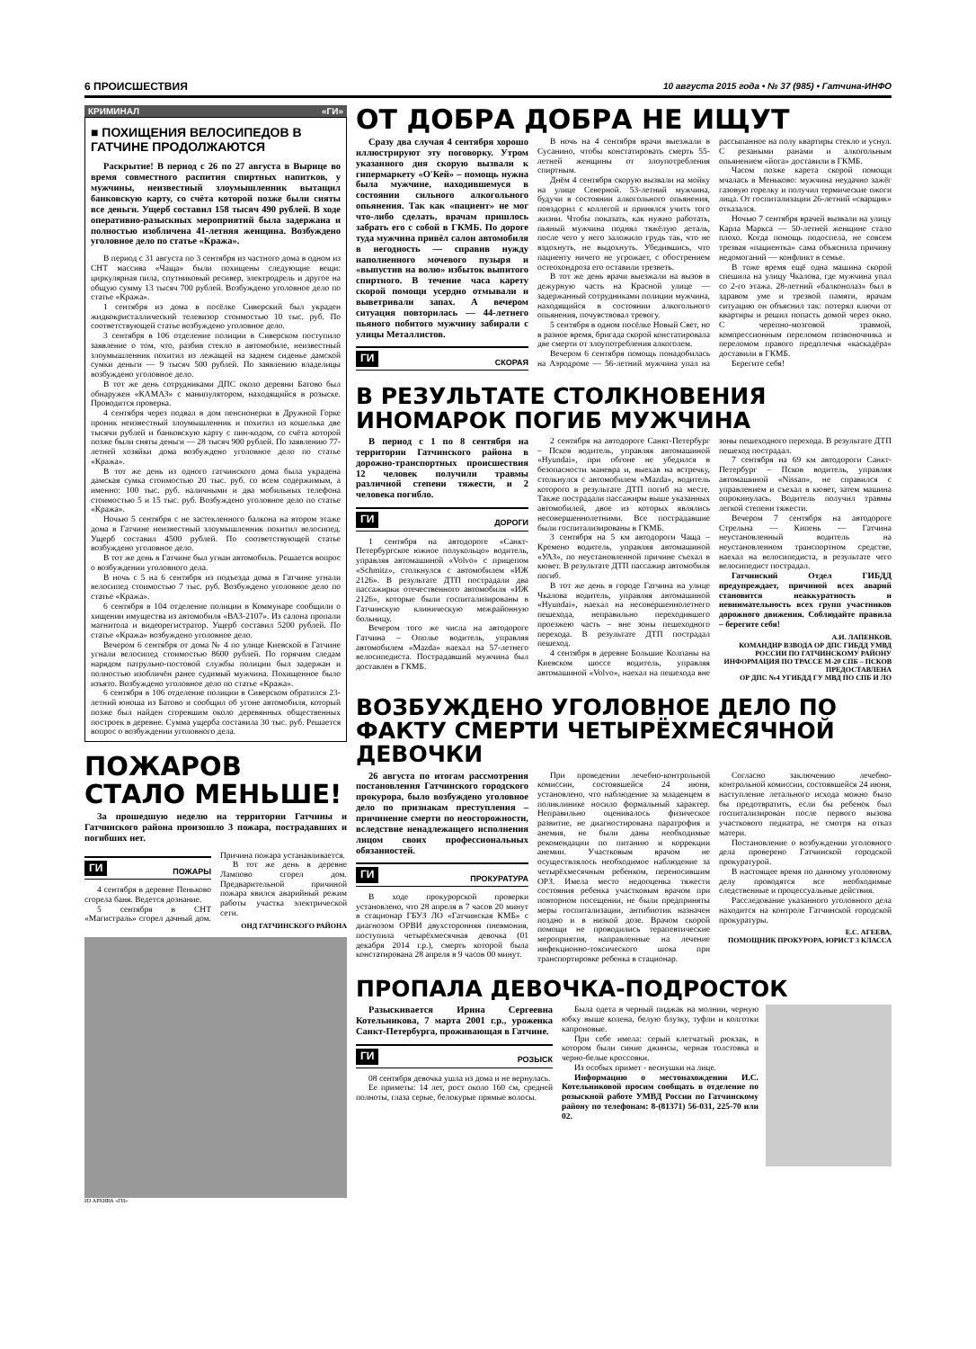6 ПРОИСШЕСТВИЯ 10 августа 2015 года • № 37 (985) • Гатчина-ИНФО
КРИМИНАЛ «ГИ»
■ ПОХИЩЕНИЯ ВЕЛОСИПЕДОВ В ГАТЧИНЕ ПРОДОЛЖАЮТСЯ
Раскрытие! В период с 26 по 27 августа в Вырице во время совместного распития спиртных напитков, у мужчины, неизвестный злоумышленник вытащил банковскую карту, со счёта которой позже были сняты все деньги. Ущерб составил 158 тысяч 490 рублей. В ходе оперативно-разыскных мероприятий была задержана и полностью изобличена 41-летняя женщина. Возбуждено уголовное дело по статье «Кража».
В период с 31 августа по 3 сентября из частного дома в одном из СНТ массива «Чаща» были похищены следующие вещи: циркулярная пила, спутниковый ресивер, электродрель и другое на общую сумму 13 тысяч 700 рублей. Возбуждено уголовное дело по статье «Кража».
1 сентября из дома в посёлке Сиверский был украден жидкокристаллический телевизор стоимостью 10 тыс. руб. По соответствующей статье возбуждено уголовное дело.
3 сентября в 106 отделение полиции в Сиверском поступило заявление о том, что, разбив стекло в автомобиле, неизвестный злоумышленник похитил из лежащей на заднем сиденье дамской сумки деньги — 9 тысяч 500 рублей. По заявлению владелицы возбуждено уголовное дело.
В тот же день сотрудниками ДПС около деревни Батово был обнаружен «КАМАЗ» с манипулятором, находящийся в розыске. Проводится проверка.
4 сентября через подвал в дом пенсионерки в Дружной Горке проник неизвестный злоумышленник и похитил из кошелька две тысячи рублей и банковскую карту с пин-кодом, со счёта которой позже были сняты деньги — 28 тысяч 900 рублей. По заявлению 77-летней хозяйки дома возбуждено уголовное дело по статье «Кража».
В тот же день из одного гатчинского дома была украдена дамская сумка стоимостью 20 тыс. руб. со всем содержимым, а именно: 100 тыс. руб. наличными и два мобильных телефона стоимостью 5 и 15 тыс. руб. Возбуждено уголовное дело по статье «Кража».
Ночью 5 сентября с не застекленного балкона на втором этаже дома в Гатчине неизвестный злоумышленник похитил велосипед. Ущерб составил 4500 рублей. По соответствующей статье возбуждено уголовное дело.
В тот же день в Гатчине был угнан автомобиль. Решается вопрос о возбуждении уголовного дела.
В ночь с 5 на 6 сентября из подъезда дома в Гатчине угнали велосипед стоимостью 7 тыс. руб. Возбуждено уголовное дело по статье «Кража».
6 сентября в 104 отделение полиции в Коммунаре сообщили о хищении имущества из автомобиля «ВАЗ-2107». Из салона пропали магнитола и видеорегистратор. Ущерб составил 5200 рублей. По статье «Кража» возбуждено уголовное дело.
Вечером 6 сентября от дома № 4 по улице Киевской в Гатчине угнали велосипед стоимостью 8600 рублей. По горячим следам нарядом патрульно-постовой службы полиции был задержан и полностью изобличён ранее судимый мужчина. Похищенное было изъято. Возбуждено уголовное дело по статье «Кража».
6 сентября в 106 отделение полиции в Сиверском обратился 23-летний юноша из Батово и сообщил об угоне автомобиля, который позже был найден сгоревшим около деревянных общественных построек в деревне. Сумма ущерба составила 30 тыс. руб. Решается вопрос о возбуждении уголовного дела.
ПОЖАРОВ СТАЛО МЕНЬШЕ!
За прошедшую неделю на территории Гатчины и Гатчинского района произошло 3 пожара, пострадавших и погибших нет.
ГИ ПОЖАРЫ
4 сентября в деревне Пеньково сгорела баня. Ведется дознание.
5 сентября в СНТ «Магистраль» сгорел дачный дом. Причина пожара устанавливается.
В тот же день в деревне Лампово сгорел дом. Предварительной причиной пожара явился аварийный режим работы участка электрической сети.
ОНД ГАТЧИНСКОГО РАЙОНА
ИЗ АРХИВА «ГИ»
ОТ ДОБРА ДОБРА НЕ ИЩУТ
Сразу два случая 4 сентября хорошо иллюстрируют эту поговорку. Утром указанного дня скорую вызвали к гипермаркету «О'Кей» – помощь нужна была мужчине, находившемуся в состоянии сильного алкогольного опьянения. Так как «пациент» не мог что-либо сделать, врачам пришлось забрать его с собой в ГКМБ. По дороге туда мужчина привёл салон автомобиля в негодность — справив нужду наполненного мочевого пузыря и «выпустив на волю» избыток выпитого спиртного. В течение часа карету скорой помощи усердно отмывали и выветривали запах. А вечером ситуация повторилась — 44-летнего пьяного побитого мужчину забирали с улицы Металлистов.
ГИ СКОРАЯ
В ночь на 4 сентября врачи выезжали в Сусанино, чтобы констатировать смерть 55-летней женщины от злоупотребления спиртным.
Днём 4 сентября скорую вызвали на мойку на улице Северной. 53-летний мужчина, будучи в состоянии алкогольного опьянения, повздорил с коллегой и принялся учить того жизни. Чтобы показать, как нужно работать, пьяный мужчина поднял тяжёлую деталь, после чего у него заложило грудь так, что не вздохнуть, не выдохнуть. Убедившись, что пациенту ничего не угрожает, с обострением остеохондроза его оставили трезветь.
В тот же день врачи выезжали на вызов в дежурную часть на Красной улице — задержанный сотрудниками полиции мужчина, находящийся в состоянии алкогольного опьянения, почувствовал тревогу.
5 сентября в одном посёлке Новый Свет, но в разное время, бригада скорой констатировала две смерти от злоупотребления алкоголем.
Вечером 6 сентября помощь понадобилась на Аэродроме — 56-летний мужчина упал на рассыпанное на полу квартиры стекло и уснул. С резаными ранами и алкогольным опьянением «йога» доставили в ГКМБ.
Часом позже карета скорой помощи мчалась в Меньково: мужчина неудачно зажёг газовую горелку и получил термические ожоги лица. От госпитализации 26-летний «сварщик» отказался.
Ночью 7 сентября врачей вызвали на улицу Карла Маркса — 50-летней женщине стало плохо. Когда помощь подоспела, не совсем трезвая «пациентка» сама объяснила причину недомоганий — конфликт в семье.
В тоже время ещё одна машина скорой спешила на улицу Чкалова, где мужчина упал со 2-го этажа. 28-летний «балконолаз» был в здравом уме и трезвой памяти, врачам ситуацию он объяснил так: потерял ключи от квартиры и решил попасть домой через окно. С черепно-мозговой травмой, компрессионным переломом позвоночника и переломом правого предплечья «каскадёра» доставили в ГКМБ.
Берегите себя!
В РЕЗУЛЬТАТЕ СТОЛКНОВЕНИЯ ИНОМАРОК ПОГИБ МУЖЧИНА
В период с 1 по 8 сентября на территории Гатчинского района в дорожно-транспортных происшествия 12 человек получили травмы различной степени тяжести, и 2 человека погибло.
ГИ ДОРОГИ
1 сентября на автодороге «Санкт-Петербургское южное полукольцо» водитель, управляя автомашиной «Volvo» с прицепом «Schmitz», столкнулся с автомобилем «ИЖ 2126». В результате ДТП пострадали два пассажирки отечественного автомобиля «ИЖ 2126», которые были госпитализированы в Гатчинскую клиническую межрайонную больницу.
Вечером того же числа на автодороге Гатчина – Ополье водитель, управляя автомобилем «Mazda» наехал на 57-летнего велосипедиста. Пострадавший мужчина был доставлен в ГКМБ.
2 сентября на автодороге Санкт-Петербург – Псков водитель, управляя автомашиной «Hyundai», при обгоне не убедился в безопасности маневра и, выехав на встречку, столкнулся с автомобилем «Mazda», водитель которого в результате ДТП погиб на месте. Также пострадали пассажиры выше указанных автомобилей, двое из которых являлись несовершеннолетними. Все пострадавшие были госпитализированы в ГКМБ.
3 сентября на 5 км автодороги Чаща – Кремено водитель, управляя автомашиной «УАЗ», по неустановленной причине съехал в кювет. В результате ДТП пассажир автомобиля погиб.
В тот же день в городе Гатчина на улице Чкалова водитель, управляя автомашиной «Hyundai», наехал на несовершеннолетнего пешехода, неправильно переходившего проезжею часть – вне зоны пешеходного перехода. В результате ДТП пострадал пешеход.
4 сентября в деревне Большие Колпаны на Киевском шоссе водитель, управляя автомашиной «Volvo», наехал на пешехода вне зоны пешеходного перехода. В результате ДТП пешеход пострадал.
7 сентября на 69 км автодороги Санкт-Петербург – Псков водитель, управляя автомашиной «Nissan», не справился с управлением и съехал в кювет, затем машина опрокинулась. Водитель получил травмы легкой степени тяжести.
Вечером 7 сентября на автодороге Стрельна — Кипень — Гатчина неустановленный водитель на неустановленном транспортном средстве, наехал на велосипедиста, в результате чего велосипедист пострадал.
Гатчинский Отдел ГИБДД предупреждает, причиной всех аварий становится неаккуратность и невнимательность всех групп участников дорожного движения. Соблюдайте правила – берегите себя!
А.И. ЛАПЕНКОВ,
КОМАНДИР ВЗВОДА ОР ДПС ГИБДД УМВД РОССИИ ПО ГАТЧИНСКОМУ РАЙОНУ
ИНФОРМАЦИЯ ПО ТРАССЕ М-20 СПБ – ПСКОВ ПРЕДОСТАВЛЕНА
ОР ДПС №4 УГИБДД ГУ МВД ПО СПБ И ЛО
ВОЗБУЖДЕНО УГОЛОВНОЕ ДЕЛО ПО ФАКТУ СМЕРТИ ЧЕТЫРЁХМЕСЯЧНОЙ ДЕВОЧКИ
26 августа по итогам рассмотрения постановления Гатчинского городского прокурора, было возбуждено уголовное дело по признакам преступления – причинение смерти по неосторожности, вследствие ненадлежащего исполнения лицом своих профессиональных обязанностей.
ГИ ПРОКУРАТУРА
В ходе прокурорской проверки установлено, что 28 апреля в 7 часов 20 минут в стационар ГБУЗ ЛО «Гатчинская КМБ» с диагнозом ОРВИ двухсторонняя пневмония, поступила четырёхмесячная девочка (01 декабря 2014 г.р.), смерть которой была констатирована 28 апреля в 9 часов 00 минут.
При проведении лечебно-контрольной комиссии, состоявшейся 24 июня, установлено, что наблюдение за младенцем в поликлинике носило формальный характер. Неправильно оценивалось физическое развитие, не диагностирована паратрофия и анемия, не были даны необходимые рекомендации по питанию и коррекции анемии. Участковым врачом не осуществлялось необходимое наблюдение за четырёхмесячным ребенком, переносившим ОРЗ. Имела место недооценка тяжести состояния ребенка участковым врачом при повторном посещении, не были предприняты меры госпитализации, антибиотик назначен поздно и в низкой дозе. Врачом скорой помощи не проводились терапевтические мероприятия, направленные на лечение инфекционно-токсического шока при транспортировке ребенка в стационар.
Согласно заключению лечебно-контрольной комиссии, состоявшейся 24 июня, наступление летального исхода можно было бы предотвратить, если бы ребенок был госпитализирован после первого вызова участкового педиатра, не смотря на отказ матери.
Постановление о возбуждении уголовного дела проверено Гатчинской городской прокуратурой.
В настоящее время по данному уголовному делу проводятся все необходимые следственные и процессуальные действия.
Расследование указанного уголовного дела находится на контроле Гатчинской городской прокуратуры.
Е.С. АГЕЕВА,
ПОМОЩНИК ПРОКУРОРА, ЮРИСТ 3 КЛАССА
ПРОПАЛА ДЕВОЧКА-ПОДРОСТОК
Разыскивается Ирина Сергеевна Котельникова, 7 марта 2001 г.р., уроженка Санкт-Петербурга, проживающая в Гатчине.
ГИ РОЗЫСК
08 сентября девочка ушла из дома и не вернулась.
Ее приметы: 14 лет, рост около 160 см, средней полноты, глаза серые, белокурые прямые волосы.
Была одета в черный пиджак на молнии, черную юбку выше колена, белую блузку, туфли и колготки капроновые.
При себе имела: серый клетчатый рюкзак, в котором были синие джинсы, черная толстовка и черно-белые кроссовки.
Из особых примет - веснушки на лице.
Информацию о местонахождении И.С. Котельниковой просим сообщать в отделение по розыскной работе УМВД России по Гатчинскому району по телефонам: 8-(81371) 56-031, 225-70 или 02.